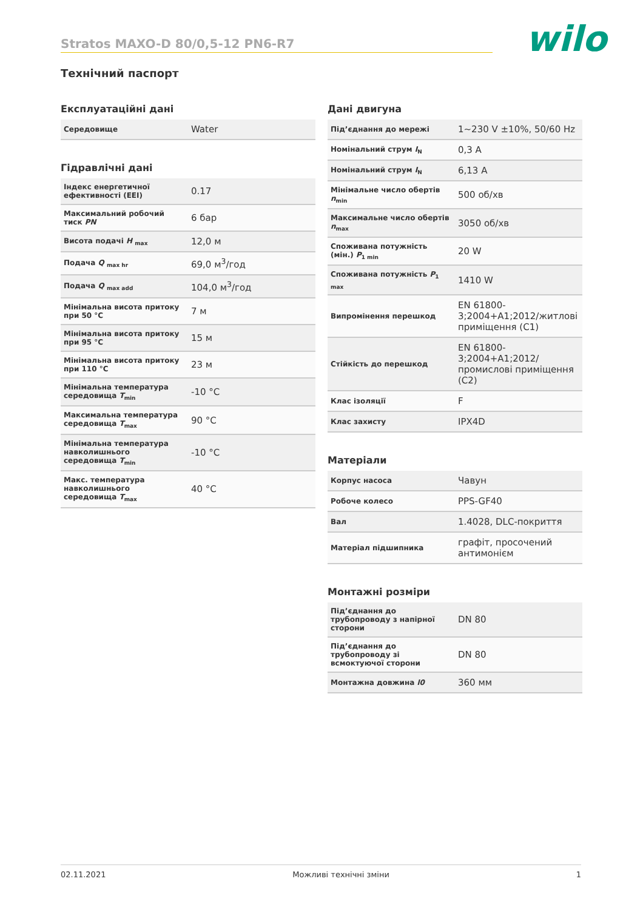Stratos MAXO-D 80/0,5-12 PN6-R7
wilo
Технічний паспорт
Експлуатаційні дані
| Середовище | Water |
Гідравлічні дані
| Індекс енергетичної ефективності (EEI) | 0.17 |
| Максимальний робочий тиск PN | 6 бар |
| Висота подачі H <sub>max</sub> | 12,0 м |
| Подача Q <sub>max hr</sub> | 69,0 м<sup>3</sup>/год |
| Подача Q <sub>max add</sub> | 104,0 м<sup>3</sup>/год |
| Мінімальна висота притоку при 50 °C | 7 м |
| Мінімальна висота притоку при 95 °C | 15 м |
| Мінімальна висота притоку при 110 °C | 23 м |
| Мінімальна температура середовища T<sub>min</sub> | -10 °C |
| Максимальна температура середовища T<sub>max</sub> | 90 °C |
| Мінімальна температура навколишнього середовища T<sub>min</sub> | -10 °C |
| Макс. температура навколишнього середовища T<sub>max</sub> | 40 °C |
Дані двигуна
| Під’єднання до мережі | 1~230 V ±10%, 50/60 Hz |
| Номінальний струм I<sub>N</sub> | 0,3 A |
| Номінальний струм I<sub>N</sub> | 6,13 A |
| Мінімальне число обертів n<sub>min</sub> | 500 об/хв |
| Максимальне число обертів n<sub>max</sub> | 3050 об/хв |
| Споживана потужність (мін.) P<sub>1 min</sub> | 20 W |
| Споживана потужність P<sub>1 max</sub> | 1410 W |
| Випромінення перешкод | EN 61800-3;2004+A1;2012/житлові приміщення (C1) |
| Стійкість до перешкод | EN 61800-3;2004+A1;2012/ промислові приміщення (C2) |
| Клас ізоляції | F |
| Клас захисту | IPX4D |
Матеріали
| Корпус насоса | Чавун |
| Робоче колесо | PPS-GF40 |
| Вал | 1.4028, DLC-покриття |
| Матеріал підшипника | графіт, просочений антимонієм |
Монтажні розміри
| Під’єднання до трубопроводу з напірної сторони | DN 80 |
| Під’єднання до трубопроводу зі всмоктуючої сторони | DN 80 |
| Монтажна довжина l0 | 360 мм |
02.11.2021 Можливі технічні зміни 1